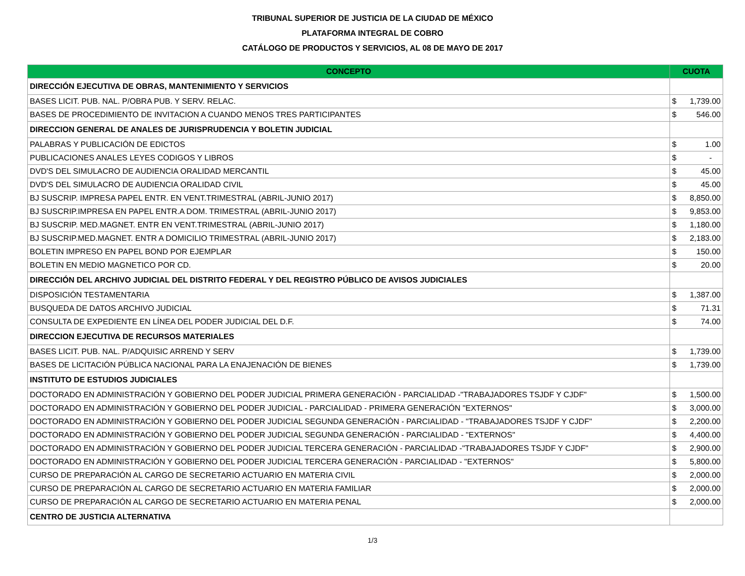TRIBUNAL SUPERIOR DE JUSTICIA DE LA CIUDAD DE MÉXICO
PLATAFORMA INTEGRAL DE COBRO
CATÁLOGO DE PRODUCTOS Y SERVICIOS, AL 08 DE MAYO DE 2017
| CONCEPTO | CUOTA |
| --- | --- |
| DIRECCIÓN EJECUTIVA DE OBRAS, MANTENIMIENTO Y SERVICIOS | |
| BASES LICIT. PUB. NAL. P/OBRA PUB. Y SERV. RELAC. | $ 1,739.00 |
| BASES DE PROCEDIMIENTO DE INVITACION A CUANDO MENOS TRES PARTICIPANTES | $ 546.00 |
| DIRECCION GENERAL DE ANALES DE JURISPRUDENCIA Y BOLETIN JUDICIAL | |
| PALABRAS Y PUBLICACIÓN DE EDICTOS | $ 1.00 |
| PUBLICACIONES ANALES LEYES CODIGOS Y LIBROS | $ - |
| DVD'S DEL SIMULACRO DE AUDIENCIA ORALIDAD MERCANTIL | $ 45.00 |
| DVD'S DEL SIMULACRO DE AUDIENCIA ORALIDAD CIVIL | $ 45.00 |
| BJ SUSCRIP. IMPRESA PAPEL ENTR. EN VENT.TRIMESTRAL (ABRIL-JUNIO 2017) | $ 8,850.00 |
| BJ SUSCRIP.IMPRESA EN PAPEL ENTR.A DOM. TRIMESTRAL (ABRIL-JUNIO 2017) | $ 9,853.00 |
| BJ SUSCRIP. MED.MAGNET. ENTR EN VENT.TRIMESTRAL (ABRIL-JUNIO 2017) | $ 1,180.00 |
| BJ SUSCRIP.MED.MAGNET. ENTR A DOMICILIO TRIMESTRAL (ABRIL-JUNIO 2017) | $ 2,183.00 |
| BOLETIN IMPRESO EN PAPEL BOND POR EJEMPLAR | $ 150.00 |
| BOLETIN EN MEDIO MAGNETICO POR CD. | $ 20.00 |
| DIRECCIÓN DEL ARCHIVO JUDICIAL DEL DISTRITO FEDERAL Y DEL REGISTRO PÚBLICO DE AVISOS JUDICIALES | |
| DISPOSICIÓN TESTAMENTARIA | $ 1,387.00 |
| BUSQUEDA DE DATOS ARCHIVO JUDICIAL | $ 71.31 |
| CONSULTA DE EXPEDIENTE EN LÍNEA DEL PODER JUDICIAL DEL D.F. | $ 74.00 |
| DIRECCION EJECUTIVA DE RECURSOS MATERIALES | |
| BASES LICIT. PUB. NAL. P/ADQUISIC ARREND Y SERV | $ 1,739.00 |
| BASES DE LICITACIÓN PÚBLICA NACIONAL PARA LA ENAJENACIÓN DE BIENES | $ 1,739.00 |
| INSTITUTO DE ESTUDIOS JUDICIALES | |
| DOCTORADO EN ADMINISTRACIÓN Y GOBIERNO DEL PODER JUDICIAL PRIMERA GENERACIÓN - PARCIALIDAD -"TRABAJADORES TSJDF Y CJDF" | $ 1,500.00 |
| DOCTORADO EN ADMINISTRACIÓN Y GOBIERNO DEL PODER JUDICIAL - PARCIALIDAD - PRIMERA GENERACIÓN "EXTERNOS" | $ 3,000.00 |
| DOCTORADO EN ADMINISTRACIÓN Y GOBIERNO DEL PODER JUDICIAL SEGUNDA GENERACIÓN - PARCIALIDAD - "TRABAJADORES TSJDF Y CJDF" | $ 2,200.00 |
| DOCTORADO EN ADMINISTRACIÓN Y GOBIERNO DEL PODER JUDICIAL SEGUNDA GENERACIÓN - PARCIALIDAD - "EXTERNOS" | $ 4,400.00 |
| DOCTORADO EN ADMINISTRACIÓN Y GOBIERNO DEL PODER JUDICIAL TERCERA GENERACIÓN - PARCIALIDAD -"TRABAJADORES TSJDF Y CJDF" | $ 2,900.00 |
| DOCTORADO EN ADMINISTRACIÓN Y GOBIERNO DEL PODER JUDICIAL TERCERA GENERACIÓN - PARCIALIDAD - "EXTERNOS" | $ 5,800.00 |
| CURSO DE PREPARACIÓN AL CARGO DE SECRETARIO ACTUARIO EN MATERIA CIVIL | $ 2,000.00 |
| CURSO DE PREPARACIÓN AL CARGO DE SECRETARIO ACTUARIO EN MATERIA FAMILIAR | $ 2,000.00 |
| CURSO DE PREPARACIÓN AL CARGO DE SECRETARIO ACTUARIO EN MATERIA PENAL | $ 2,000.00 |
| CENTRO DE JUSTICIA ALTERNATIVA | |
1/3